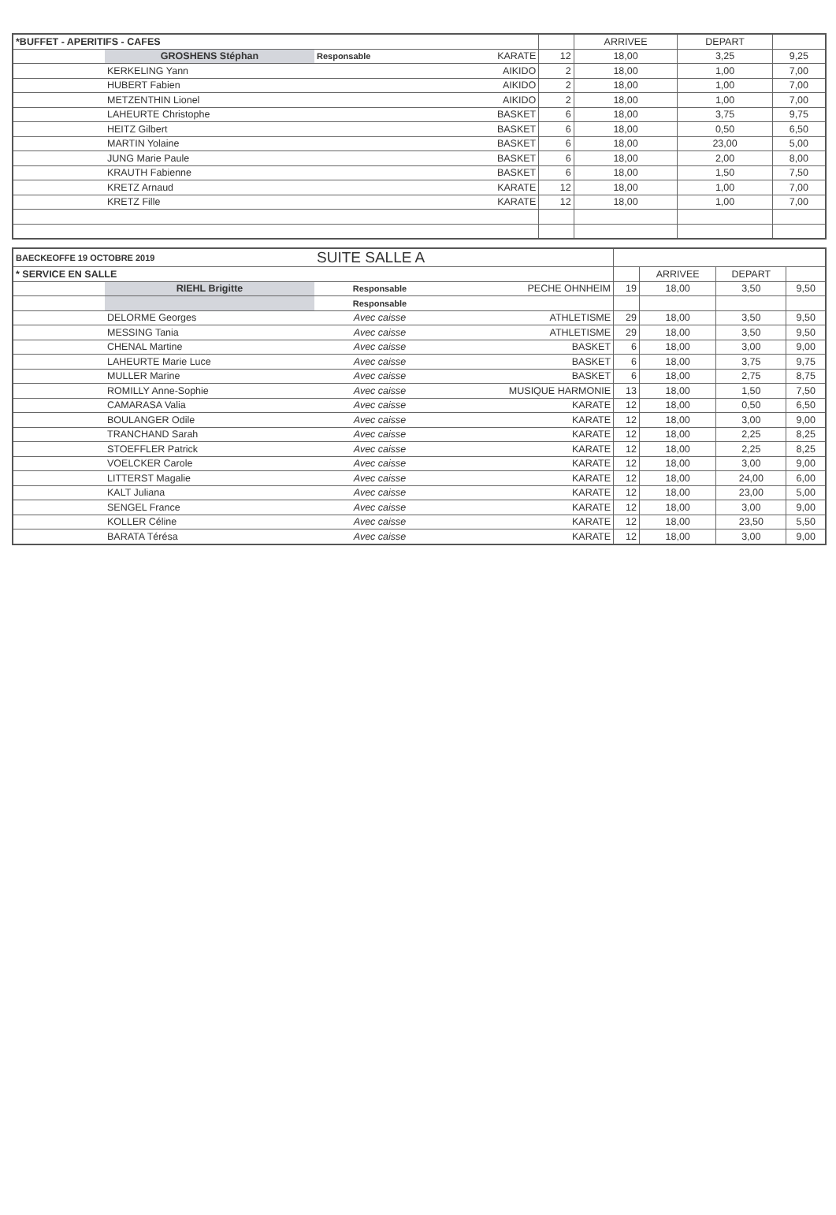| *BUFFET - APERITIFS - CAFES | | | | | ARRIVEE | DEPART | |
| | GROSHENS Stéphan | Responsable | KARATE | 12 | 18,00 | 3,25 | 9,25 |
| | KERKELING Yann | | AIKIDO | 2 | 18,00 | 1,00 | 7,00 |
| | HUBERT Fabien | | AIKIDO | 2 | 18,00 | 1,00 | 7,00 |
| | METZENTHIN Lionel | | AIKIDO | 2 | 18,00 | 1,00 | 7,00 |
| | LAHEURTE Christophe | | BASKET | 6 | 18,00 | 3,75 | 9,75 |
| | HEITZ Gilbert | | BASKET | 6 | 18,00 | 0,50 | 6,50 |
| | MARTIN Yolaine | | BASKET | 6 | 18,00 | 23,00 | 5,00 |
| | JUNG Marie Paule | | BASKET | 6 | 18,00 | 2,00 | 8,00 |
| | KRAUTH Fabienne | | BASKET | 6 | 18,00 | 1,50 | 7,50 |
| | KRETZ Arnaud | | KARATE | 12 | 18,00 | 1,00 | 7,00 |
| | KRETZ Fille | | KARATE | 12 | 18,00 | 1,00 | 7,00 |
| BAECKEOFFE 19 OCTOBRE 2019 | | SUITE SALLE A | | | | | |
| * SERVICE EN SALLE | | | | | ARRIVEE | DEPART | |
| | RIEHL Brigitte | Responsable | PECHE OHNHEIM | 19 | 18,00 | 3,50 | 9,50 |
| | | Responsable | | | | | |
| | DELORME Georges | Avec caisse | ATHLETISME | 29 | 18,00 | 3,50 | 9,50 |
| | MESSING Tania | Avec caisse | ATHLETISME | 29 | 18,00 | 3,50 | 9,50 |
| | CHENAL Martine | Avec caisse | BASKET | 6 | 18,00 | 3,00 | 9,00 |
| | LAHEURTE Marie Luce | Avec caisse | BASKET | 6 | 18,00 | 3,75 | 9,75 |
| | MULLER Marine | Avec caisse | BASKET | 6 | 18,00 | 2,75 | 8,75 |
| | ROMILLY Anne-Sophie | Avec caisse | MUSIQUE HARMONIE | 13 | 18,00 | 1,50 | 7,50 |
| | CAMARASA Valia | Avec caisse | KARATE | 12 | 18,00 | 0,50 | 6,50 |
| | BOULANGER Odile | Avec caisse | KARATE | 12 | 18,00 | 3,00 | 9,00 |
| | TRANCHAND Sarah | Avec caisse | KARATE | 12 | 18,00 | 2,25 | 8,25 |
| | STOEFFLER Patrick | Avec caisse | KARATE | 12 | 18,00 | 2,25 | 8,25 |
| | VOELCKER Carole | Avec caisse | KARATE | 12 | 18,00 | 3,00 | 9,00 |
| | LITTERST Magalie | Avec caisse | KARATE | 12 | 18,00 | 24,00 | 6,00 |
| | KALT Juliana | Avec caisse | KARATE | 12 | 18,00 | 23,00 | 5,00 |
| | SENGEL France | Avec caisse | KARATE | 12 | 18,00 | 3,00 | 9,00 |
| | KOLLER Céline | Avec caisse | KARATE | 12 | 18,00 | 23,50 | 5,50 |
| | BARATA Térésa | Avec caisse | KARATE | 12 | 18,00 | 3,00 | 9,00 |